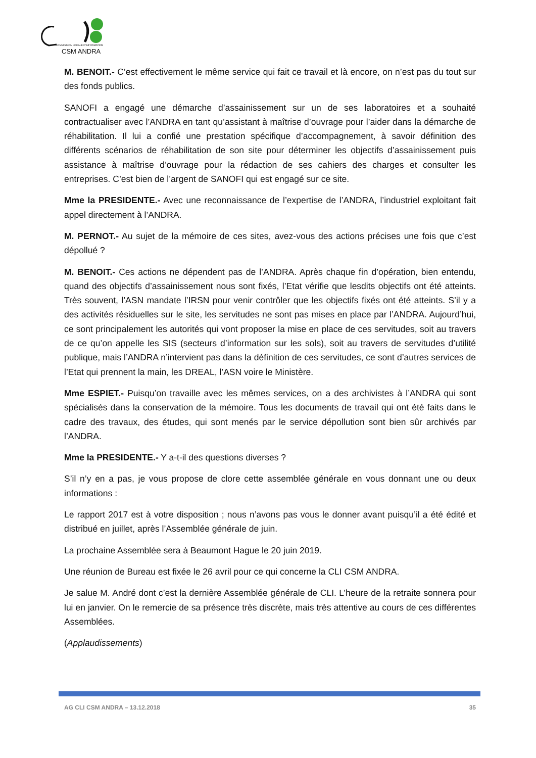COMMISSION LOCALE D'INFORMATION
CSM ANDRA
M. BENOIT.- C’est effectivement le même service qui fait ce travail et là encore, on n’est pas du tout sur des fonds publics.
SANOFI a engagé une démarche d’assainissement sur un de ses laboratoires et a souhaité contractualiser avec l’ANDRA en tant qu’assistant à maîtrise d’ouvrage pour l’aider dans la démarche de réhabilitation. Il lui a confié une prestation spécifique d’accompagnement, à savoir définition des différents scénarios de réhabilitation de son site pour déterminer les objectifs d’assainissement puis assistance à maîtrise d’ouvrage pour la rédaction de ses cahiers des charges et consulter les entreprises. C’est bien de l’argent de SANOFI qui est engagé sur ce site.
Mme la PRESIDENTE.- Avec une reconnaissance de l’expertise de l’ANDRA, l’industriel exploitant fait appel directement à l’ANDRA.
M. PERNOT.- Au sujet de la mémoire de ces sites, avez-vous des actions précises une fois que c’est dépollué ?
M. BENOIT.- Ces actions ne dépendent pas de l’ANDRA. Après chaque fin d’opération, bien entendu, quand des objectifs d’assainissement nous sont fixés, l’Etat vérifie que lesdits objectifs ont été atteints. Très souvent, l’ASN mandate l’IRSN pour venir contrôler que les objectifs fixés ont été atteints. S’il y a des activités résiduelles sur le site, les servitudes ne sont pas mises en place par l’ANDRA. Aujourd’hui, ce sont principalement les autorités qui vont proposer la mise en place de ces servitudes, soit au travers de ce qu’on appelle les SIS (secteurs d’information sur les sols), soit au travers de servitudes d’utilité publique, mais l’ANDRA n’intervient pas dans la définition de ces servitudes, ce sont d’autres services de l’Etat qui prennent la main, les DREAL, l’ASN voire le Ministère.
Mme ESPIET.- Puisqu’on travaille avec les mêmes services, on a des archivistes à l’ANDRA qui sont spécialisés dans la conservation de la mémoire. Tous les documents de travail qui ont été faits dans le cadre des travaux, des études, qui sont menés par le service dépollution sont bien sûr archivés par l’ANDRA.
Mme la PRESIDENTE.- Y a-t-il des questions diverses ?
S’il n’y en a pas, je vous propose de clore cette assemblée générale en vous donnant une ou deux informations :
Le rapport 2017 est à votre disposition ; nous n’avons pas vous le donner avant puisqu’il a été édité et distribué en juillet, après l’Assemblée générale de juin.
La prochaine Assemblée sera à Beaumont Hague le 20 juin 2019.
Une réunion de Bureau est fixée le 26 avril pour ce qui concerne la CLI CSM ANDRA.
Je salue M. André dont c’est la dernière Assemblée générale de CLI. L’heure de la retraite sonnera pour lui en janvier. On le remercie de sa présence très discrète, mais très attentive au cours de ces différentes Assemblées.
(Applaudissements)
AG CLI CSM ANDRA – 13.12.2018 35